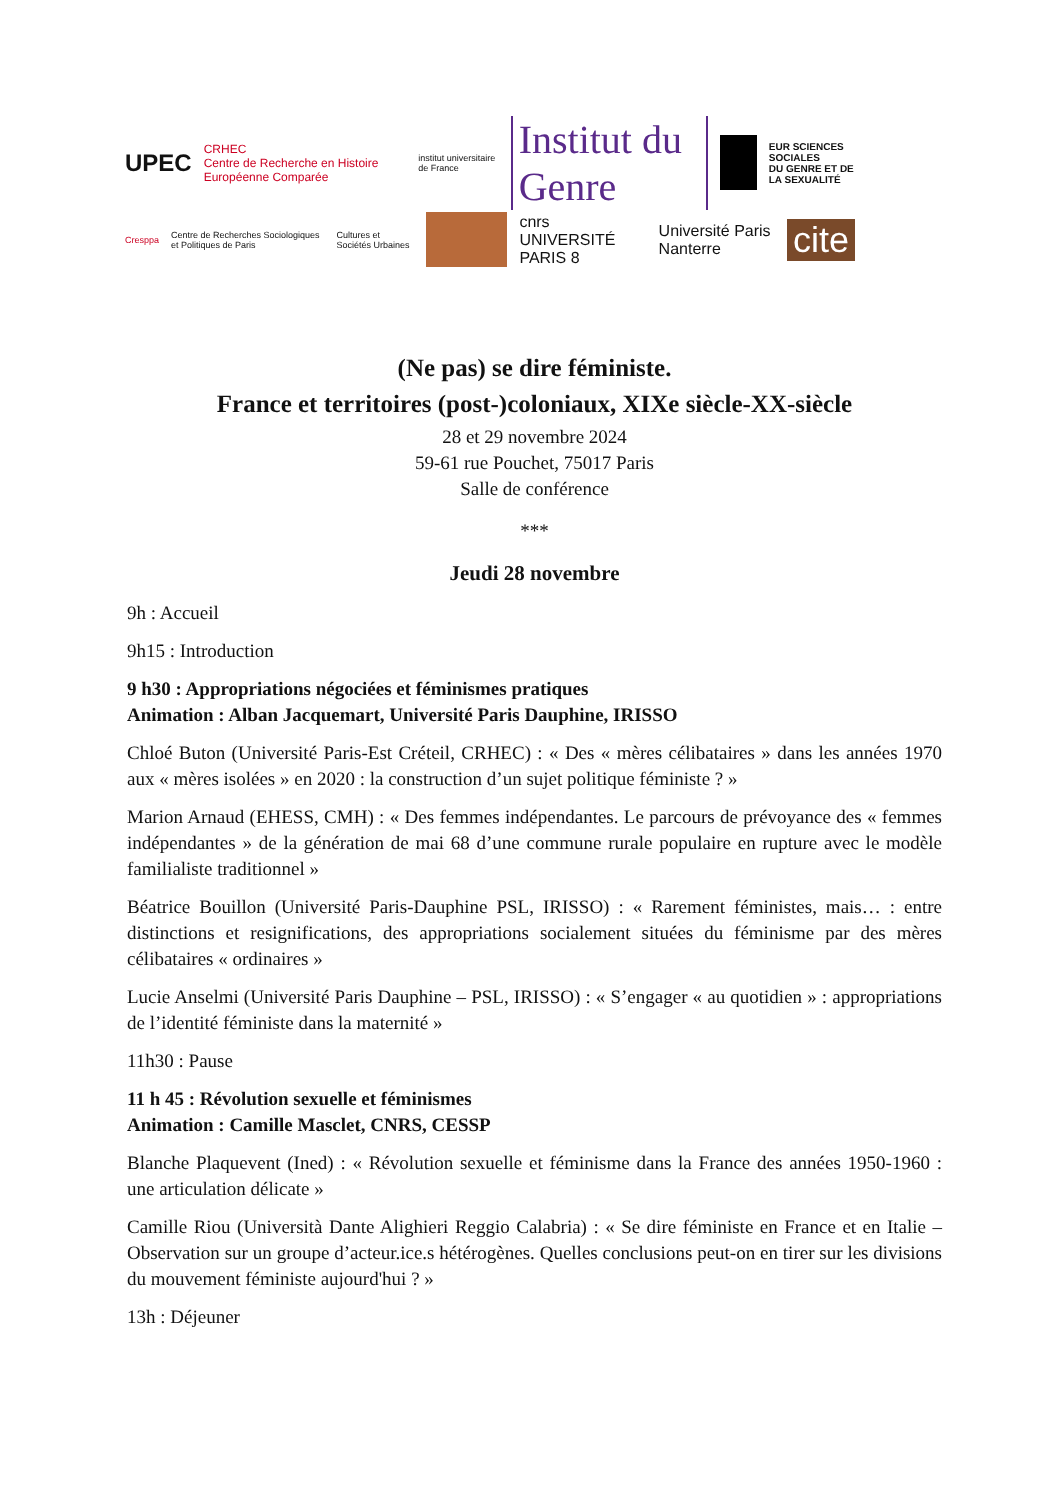UPEC CRHEC
Centre de Recherche en Histoire Européenne Comparée institut universitaire de France Institut du Genre EUR SCIENCES SOCIALES
DU GENRE ET DE
LA SEXUALITÉ
Cresppa Centre de Recherches Sociologiques et Politiques de Paris Cultures et Sociétés Urbaines cnrs UNIVERSITÉ PARIS 8 Université Paris Nanterre cite
(Ne pas) se dire féministe.
France et territoires (post-)coloniaux, XIXe siècle-XX-siècle
28 et 29 novembre 2024
59-61 rue Pouchet, 75017 Paris
Salle de conférence
***
Jeudi 28 novembre
9h : Accueil
9h15 : Introduction
9 h30 : Appropriations négociées et féminismes pratiques
Animation : Alban Jacquemart, Université Paris Dauphine, IRISSO
Chloé Buton (Université Paris-Est Créteil, CRHEC) : « Des « mères célibataires » dans les années 1970 aux « mères isolées » en 2020 : la construction d’un sujet politique féministe ? »
Marion Arnaud (EHESS, CMH) : « Des femmes indépendantes. Le parcours de prévoyance des « femmes indépendantes » de la génération de mai 68 d’une commune rurale populaire en rupture avec le modèle familialiste traditionnel »
Béatrice Bouillon (Université Paris-Dauphine PSL, IRISSO) : « Rarement féministes, mais… : entre distinctions et resignifications, des appropriations socialement situées du féminisme par des mères célibataires « ordinaires »
Lucie Anselmi (Université Paris Dauphine – PSL, IRISSO) : « S’engager « au quotidien » : appropriations de l’identité féministe dans la maternité »
11h30 : Pause
11 h 45 : Révolution sexuelle et féminismes
Animation : Camille Masclet, CNRS, CESSP
Blanche Plaquevent (Ined) : « Révolution sexuelle et féminisme dans la France des années 1950-1960 : une articulation délicate »
Camille Riou (Università Dante Alighieri Reggio Calabria) : « Se dire féministe en France et en Italie – Observation sur un groupe d’acteur.ice.s hétérogènes. Quelles conclusions peut-on en tirer sur les divisions du mouvement féministe aujourd'hui ? »
13h : Déjeuner